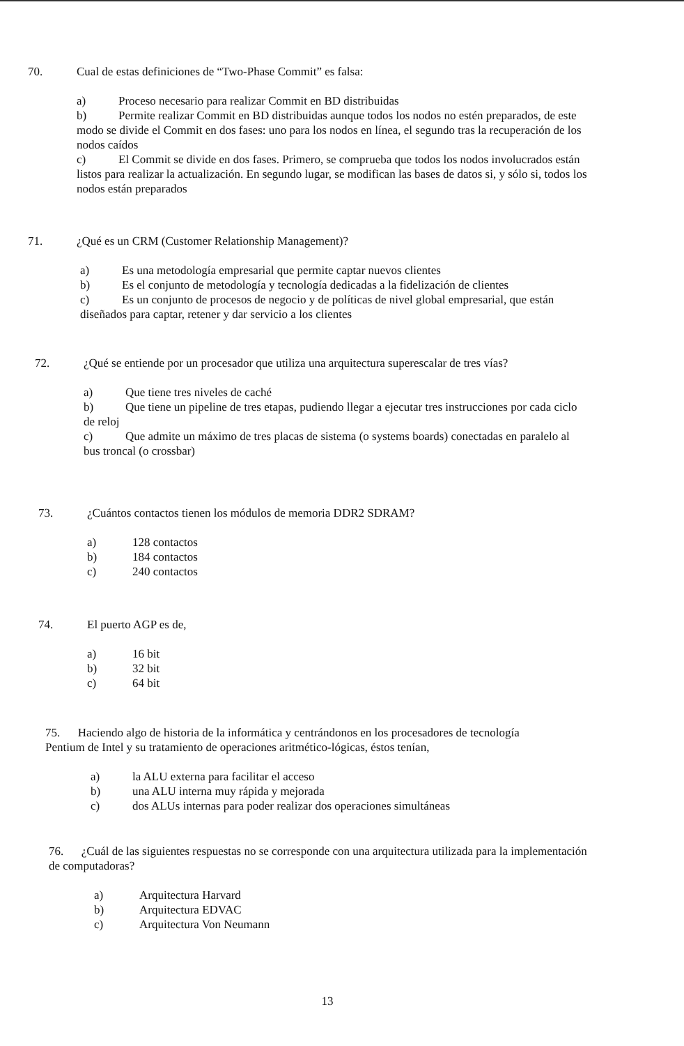70. Cual de estas definiciones de “Two-Phase Commit” es falsa:
a) Proceso necesario para realizar Commit en BD distribuidas
b) Permite realizar Commit en BD distribuidas aunque todos los nodos no estén preparados, de este modo se divide el Commit en dos fases: uno para los nodos en línea, el segundo tras la recuperación de los nodos caídos
c) El Commit se divide en dos fases. Primero, se comprueba que todos los nodos involucrados están listos para realizar la actualización. En segundo lugar, se modifican las bases de datos si, y sólo si, todos los nodos están preparados
71. ¿Qué es un CRM (Customer Relationship Management)?
a) Es una metodología empresarial que permite captar nuevos clientes
b) Es el conjunto de metodología y tecnología dedicadas a la fidelización de clientes
c) Es un conjunto de procesos de negocio y de políticas de nivel global empresarial, que están diseñados para captar, retener y dar servicio a los clientes
72. ¿Qué se entiende por un procesador que utiliza una arquitectura superescalar de tres vías?
a) Que tiene tres niveles de caché
b) Que tiene un pipeline de tres etapas, pudiendo llegar a ejecutar tres instrucciones por cada ciclo de reloj
c) Que admite un máximo de tres placas de sistema (o systems boards) conectadas en paralelo al bus troncal (o crossbar)
73. ¿Cuántos contactos tienen los módulos de memoria DDR2 SDRAM?
a) 128 contactos
b) 184 contactos
c) 240 contactos
74. El puerto AGP es de,
a) 16 bit
b) 32 bit
c) 64 bit
75. Haciendo algo de historia de la informática y centrándonos en los procesadores de tecnología Pentium de Intel y su tratamiento de operaciones aritmético-lógicas, éstos tenían,
a) la ALU externa para facilitar el acceso
b) una ALU interna muy rápida y mejorada
c) dos ALUs internas para poder realizar dos operaciones simultáneas
76. ¿Cuál de las siguientes respuestas no se corresponde con una arquitectura utilizada para la implementación de computadoras?
a) Arquitectura Harvard
b) Arquitectura EDVAC
c) Arquitectura Von Neumann
13